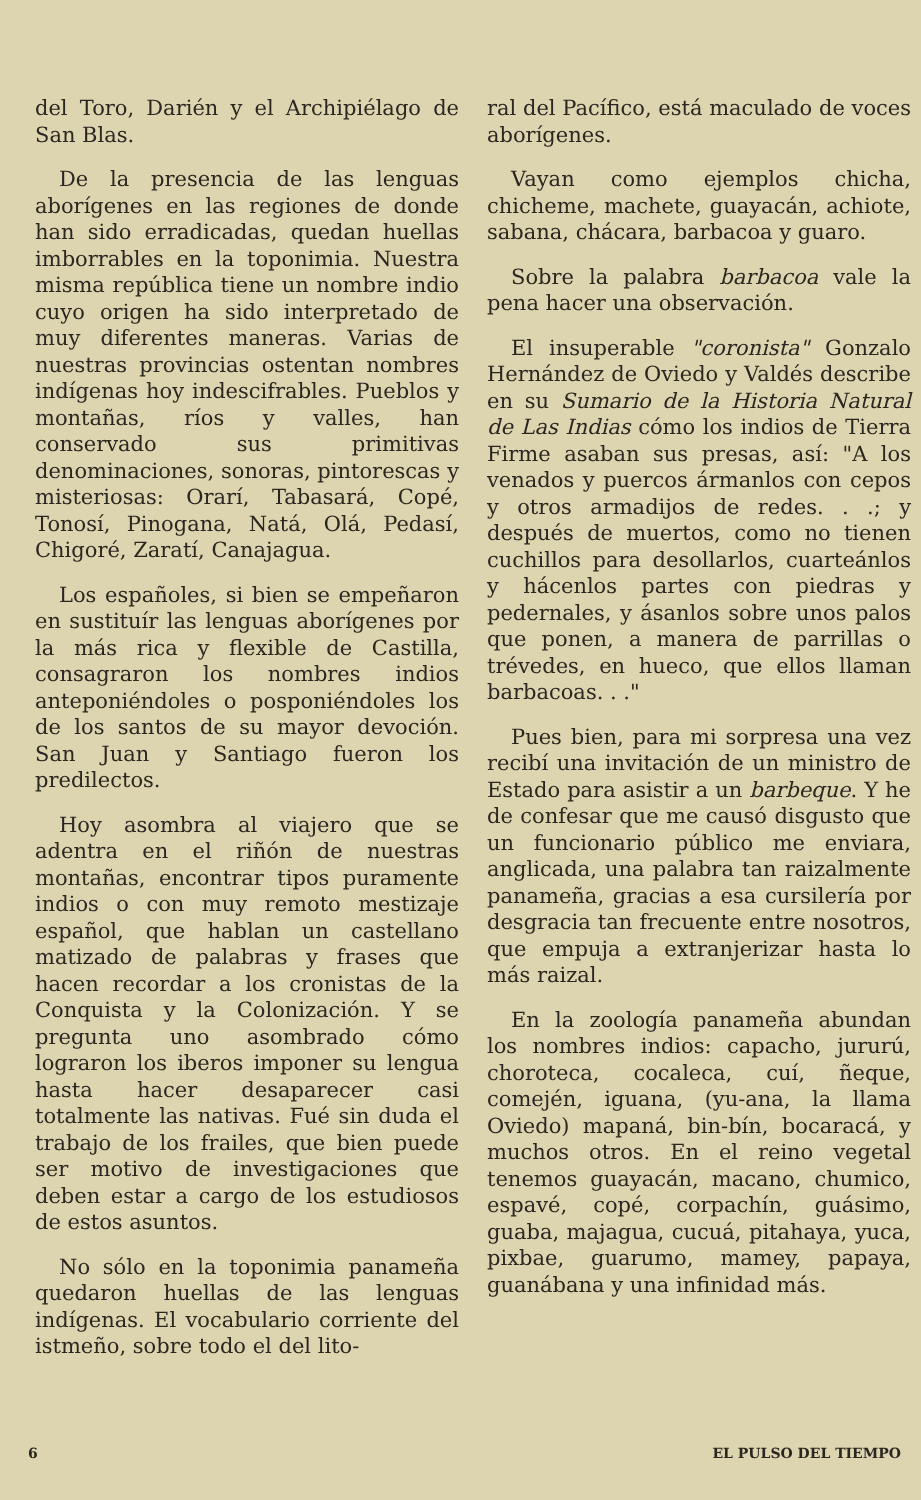del Toro, Darién y el Archipiélago de San Blas.
De la presencia de las lenguas aborígenes en las regiones de donde han sido erradicadas, quedan huellas imborrables en la toponimia. Nuestra misma república tiene un nombre indio cuyo origen ha sido interpretado de muy diferentes maneras. Varias de nuestras provincias ostentan nombres indígenas hoy indescifrables. Pueblos y montañas, ríos y valles, han conservado sus primitivas denominaciones, sonoras, pintorescas y misteriosas: Orarí, Tabasará, Copé, Tonosí, Pinogana, Natá, Olá, Pedasí, Chigoré, Zaratí, Canajagua.
Los españoles, si bien se empeñaron en sustituír las lenguas aborígenes por la más rica y flexible de Castilla, consagraron los nombres indios anteponiéndoles o posponiéndoles los de los santos de su mayor devoción. San Juan y Santiago fueron los predilectos.
Hoy asombra al viajero que se adentra en el riñón de nuestras montañas, encontrar tipos puramente indios o con muy remoto mestizaje español, que hablan un castellano matizado de palabras y frases que hacen recordar a los cronistas de la Conquista y la Colonización. Y se pregunta uno asombrado cómo lograron los iberos imponer su lengua hasta hacer desaparecer casi totalmente las nativas. Fué sin duda el trabajo de los frailes, que bien puede ser motivo de investigaciones que deben estar a cargo de los estudiosos de estos asuntos.
No sólo en la toponimia panameña quedaron huellas de las lenguas indígenas. El vocabulario corriente del istmeño, sobre todo el del lito-
ral del Pacífico, está maculado de voces aborígenes.
Vayan como ejemplos chicha, chicheme, machete, guayacán, achiote, sabana, chácara, barbacoa y guaro.
Sobre la palabra barbacoa vale la pena hacer una observación.
El insuperable "coronista" Gonzalo Hernández de Oviedo y Valdés describe en su Sumario de la Historia Natural de Las Indias cómo los indios de Tierra Firme asaban sus presas, así: "A los venados y puercos ármanlos con cepos y otros armadijos de redes. . .; y después de muertos, como no tienen cuchillos para desollarlos, cuarteánlos y hácenlos partes con piedras y pedernales, y ásanlos sobre unos palos que ponen, a manera de parrillas o trévedes, en hueco, que ellos llaman barbacoas. . ."
Pues bien, para mi sorpresa una vez recibí una invitación de un ministro de Estado para asistir a un barbeque. Y he de confesar que me causó disgusto que un funcionario público me enviara, anglicada, una palabra tan raizalmente panameña, gracias a esa cursilería por desgracia tan frecuente entre nosotros, que empuja a extranjerizar hasta lo más raizal.
En la zoología panameña abundan los nombres indios: capacho, jururú, choroteca, cocaleca, cuí, ñeque, comején, iguana, (yu-ana, la llama Oviedo) mapaná, bin-bín, bocaracá, y muchos otros. En el reino vegetal tenemos guayacán, macano, chumico, espavé, copé, corpachín, guásimo, guaba, majagua, cucuá, pitahaya, yuca, pixbae, guarumo, mamey, papaya, guanábana y una infinidad más.
6 EL PULSO DEL TIEMPO